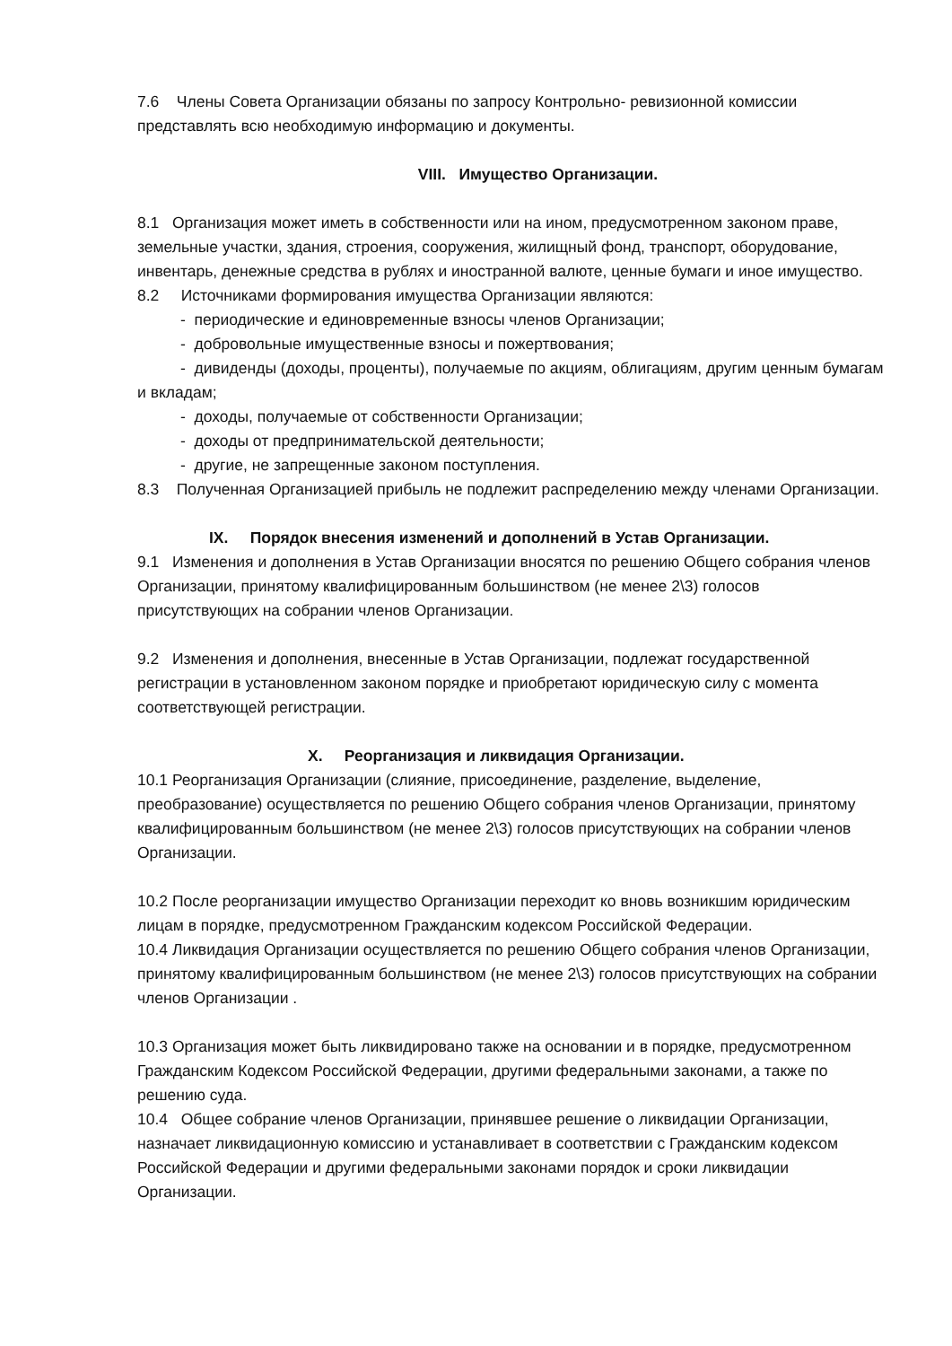7.6 Члены Совета Организации обязаны по запросу Контрольно- ревизионной комиссии представлять всю необходимую информацию и документы.
VIII. Имущество Организации.
8.1 Организация может иметь в собственности или на ином, предусмотренном законом праве, земельные участки, здания, строения, сооружения, жилищный фонд, транспорт, оборудование, инвентарь, денежные средства в рублях и иностранной валюте, ценные бумаги и иное имущество.
8.2 Источниками формирования имущества Организации являются:
- периодические и единовременные взносы членов Организации;
- добровольные имущественные взносы и пожертвования;
- дивиденды (доходы, проценты), получаемые по акциям, облигациям, другим ценным бумагам и вкладам;
- доходы, получаемые от собственности Организации;
- доходы от предпринимательской деятельности;
- другие, не запрещенные законом поступления.
8.3 Полученная Организацией прибыль не подлежит распределению между членами Организации.
IX. Порядок внесения изменений и дополнений в Устав Организации.
9.1 Изменения и дополнения в Устав Организации вносятся по решению Общего собрания членов Организации, принятому квалифицированным большинством (не менее 2\3) голосов присутствующих на собрании членов Организации.
9.2 Изменения и дополнения, внесенные в Устав Организации, подлежат государственной регистрации в установленном законом порядке и приобретают юридическую силу с момента соответствующей регистрации.
X. Реорганизация и ликвидация Организации.
10.1 Реорганизация Организации (слияние, присоединение, разделение, выделение, преобразование) осуществляется по решению Общего собрания членов Организации, принятому квалифицированным большинством (не менее 2\3) голосов присутствующих на собрании членов Организации.
10.2 После реорганизации имущество Организации переходит ко вновь возникшим юридическим лицам в порядке, предусмотренном Гражданским кодексом Российской Федерации.
10.4 Ликвидация Организации осуществляется по решению Общего собрания членов Организации, принятому квалифицированным большинством (не менее 2\3) голосов присутствующих на собрании членов Организации .
10.3 Организация может быть ликвидировано также на основании и в порядке, предусмотренном Гражданским Кодексом Российской Федерации, другими федеральными законами, а также по решению суда.
10.4 Общее собрание членов Организации, принявшее решение о ликвидации Организации, назначает ликвидационную комиссию и устанавливает в соответствии с Гражданским кодексом Российской Федерации и другими федеральными законами порядок и сроки ликвидации Организации.